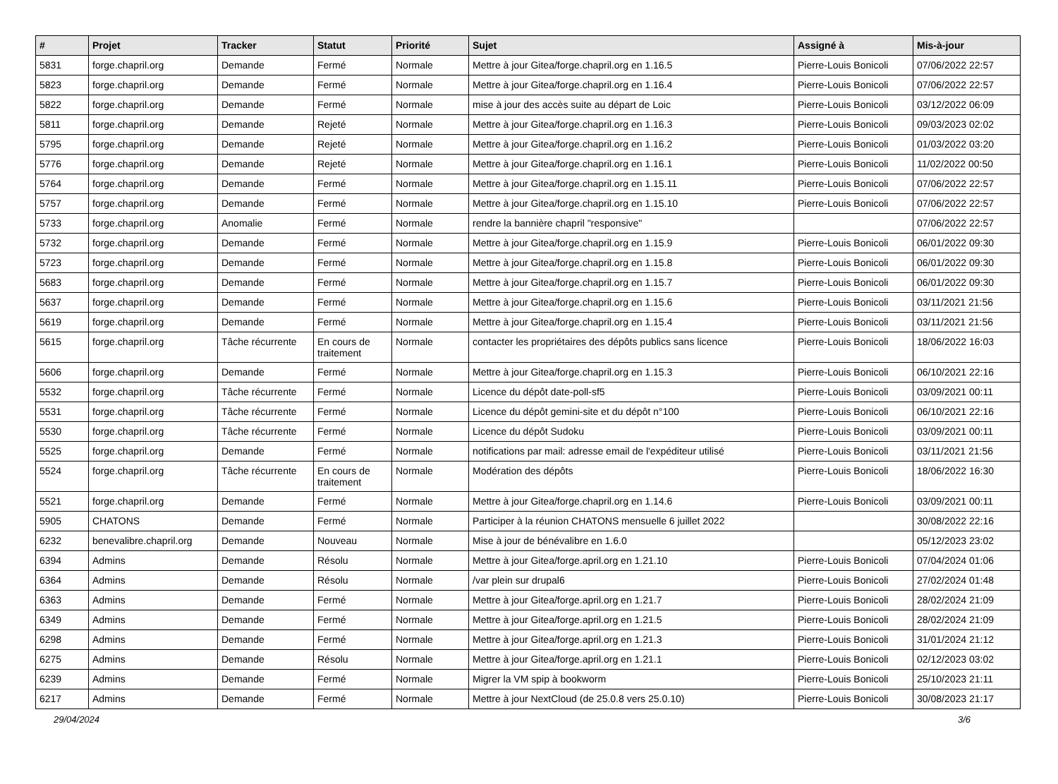| # | Projet | Tracker | Statut | Priorité | Sujet | Assigné à | Mis-à-jour |
| --- | --- | --- | --- | --- | --- | --- | --- |
| 5831 | forge.chapril.org | Demande | Fermé | Normale | Mettre à jour Gitea/forge.chapril.org en 1.16.5 | Pierre-Louis Bonicoli | 07/06/2022 22:57 |
| 5823 | forge.chapril.org | Demande | Fermé | Normale | Mettre à jour Gitea/forge.chapril.org en 1.16.4 | Pierre-Louis Bonicoli | 07/06/2022 22:57 |
| 5822 | forge.chapril.org | Demande | Fermé | Normale | mise à jour des accès suite au départ de Loic | Pierre-Louis Bonicoli | 03/12/2022 06:09 |
| 5811 | forge.chapril.org | Demande | Rejeté | Normale | Mettre à jour Gitea/forge.chapril.org en 1.16.3 | Pierre-Louis Bonicoli | 09/03/2023 02:02 |
| 5795 | forge.chapril.org | Demande | Rejeté | Normale | Mettre à jour Gitea/forge.chapril.org en 1.16.2 | Pierre-Louis Bonicoli | 01/03/2022 03:20 |
| 5776 | forge.chapril.org | Demande | Rejeté | Normale | Mettre à jour Gitea/forge.chapril.org en 1.16.1 | Pierre-Louis Bonicoli | 11/02/2022 00:50 |
| 5764 | forge.chapril.org | Demande | Fermé | Normale | Mettre à jour Gitea/forge.chapril.org en 1.15.11 | Pierre-Louis Bonicoli | 07/06/2022 22:57 |
| 5757 | forge.chapril.org | Demande | Fermé | Normale | Mettre à jour Gitea/forge.chapril.org en 1.15.10 | Pierre-Louis Bonicoli | 07/06/2022 22:57 |
| 5733 | forge.chapril.org | Anomalie | Fermé | Normale | rendre la bannière chapril "responsive" | | 07/06/2022 22:57 |
| 5732 | forge.chapril.org | Demande | Fermé | Normale | Mettre à jour Gitea/forge.chapril.org en 1.15.9 | Pierre-Louis Bonicoli | 06/01/2022 09:30 |
| 5723 | forge.chapril.org | Demande | Fermé | Normale | Mettre à jour Gitea/forge.chapril.org en 1.15.8 | Pierre-Louis Bonicoli | 06/01/2022 09:30 |
| 5683 | forge.chapril.org | Demande | Fermé | Normale | Mettre à jour Gitea/forge.chapril.org en 1.15.7 | Pierre-Louis Bonicoli | 06/01/2022 09:30 |
| 5637 | forge.chapril.org | Demande | Fermé | Normale | Mettre à jour Gitea/forge.chapril.org en 1.15.6 | Pierre-Louis Bonicoli | 03/11/2021 21:56 |
| 5619 | forge.chapril.org | Demande | Fermé | Normale | Mettre à jour Gitea/forge.chapril.org en 1.15.4 | Pierre-Louis Bonicoli | 03/11/2021 21:56 |
| 5615 | forge.chapril.org | Tâche récurrente | En cours de traitement | Normale | contacter les propriétaires des dépôts publics sans licence | Pierre-Louis Bonicoli | 18/06/2022 16:03 |
| 5606 | forge.chapril.org | Demande | Fermé | Normale | Mettre à jour Gitea/forge.chapril.org en 1.15.3 | Pierre-Louis Bonicoli | 06/10/2021 22:16 |
| 5532 | forge.chapril.org | Tâche récurrente | Fermé | Normale | Licence du dépôt date-poll-sf5 | Pierre-Louis Bonicoli | 03/09/2021 00:11 |
| 5531 | forge.chapril.org | Tâche récurrente | Fermé | Normale | Licence du dépôt gemini-site et du dépôt n°100 | Pierre-Louis Bonicoli | 06/10/2021 22:16 |
| 5530 | forge.chapril.org | Tâche récurrente | Fermé | Normale | Licence du dépôt Sudoku | Pierre-Louis Bonicoli | 03/09/2021 00:11 |
| 5525 | forge.chapril.org | Demande | Fermé | Normale | notifications par mail: adresse email de l'expéditeur utilisé | Pierre-Louis Bonicoli | 03/11/2021 21:56 |
| 5524 | forge.chapril.org | Tâche récurrente | En cours de traitement | Normale | Modération des dépôts | Pierre-Louis Bonicoli | 18/06/2022 16:30 |
| 5521 | forge.chapril.org | Demande | Fermé | Normale | Mettre à jour Gitea/forge.chapril.org en 1.14.6 | Pierre-Louis Bonicoli | 03/09/2021 00:11 |
| 5905 | CHATONS | Demande | Fermé | Normale | Participer à la réunion CHATONS mensuelle 6 juillet 2022 | | 30/08/2022 22:16 |
| 6232 | benevalibre.chapril.org | Demande | Nouveau | Normale | Mise à jour de bénévalibre en 1.6.0 | | 05/12/2023 23:02 |
| 6394 | Admins | Demande | Résolu | Normale | Mettre à jour Gitea/forge.april.org en 1.21.10 | Pierre-Louis Bonicoli | 07/04/2024 01:06 |
| 6364 | Admins | Demande | Résolu | Normale | /var plein sur drupal6 | Pierre-Louis Bonicoli | 27/02/2024 01:48 |
| 6363 | Admins | Demande | Fermé | Normale | Mettre à jour Gitea/forge.april.org en 1.21.7 | Pierre-Louis Bonicoli | 28/02/2024 21:09 |
| 6349 | Admins | Demande | Fermé | Normale | Mettre à jour Gitea/forge.april.org en 1.21.5 | Pierre-Louis Bonicoli | 28/02/2024 21:09 |
| 6298 | Admins | Demande | Fermé | Normale | Mettre à jour Gitea/forge.april.org en 1.21.3 | Pierre-Louis Bonicoli | 31/01/2024 21:12 |
| 6275 | Admins | Demande | Résolu | Normale | Mettre à jour Gitea/forge.april.org en 1.21.1 | Pierre-Louis Bonicoli | 02/12/2023 03:02 |
| 6239 | Admins | Demande | Fermé | Normale | Migrer la VM spip à bookworm | Pierre-Louis Bonicoli | 25/10/2023 21:11 |
| 6217 | Admins | Demande | Fermé | Normale | Mettre à jour NextCloud (de 25.0.8 vers 25.0.10) | Pierre-Louis Bonicoli | 30/08/2023 21:17 |
29/04/2024 3/6